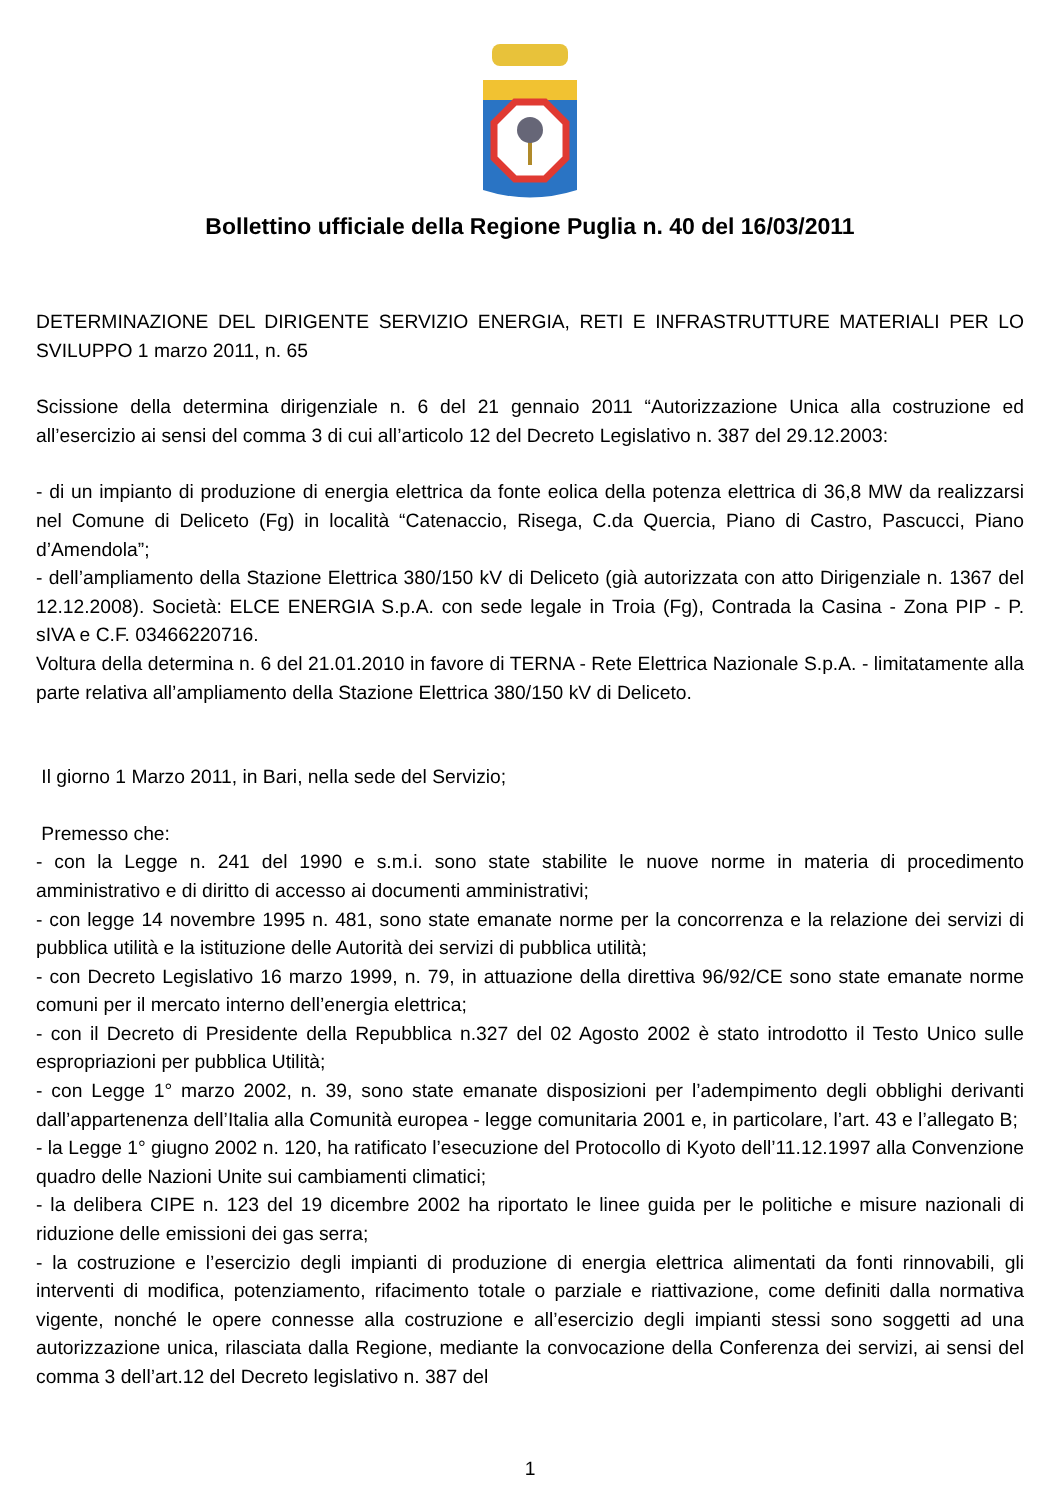Bollettino ufficiale della Regione Puglia n. 40 del 16/03/2011
DETERMINAZIONE DEL DIRIGENTE SERVIZIO ENERGIA, RETI E INFRASTRUTTURE MATERIALI PER LO SVILUPPO 1 marzo 2011, n. 65
Scissione della determina dirigenziale n. 6 del 21 gennaio 2011 “Autorizzazione Unica alla costruzione ed all’esercizio ai sensi del comma 3 di cui all’articolo 12 del Decreto Legislativo n. 387 del 29.12.2003:
- di un impianto di produzione di energia elettrica da fonte eolica della potenza elettrica di 36,8 MW da realizzarsi nel Comune di Deliceto (Fg) in località “Catenaccio, Risega, C.da Quercia, Piano di Castro, Pascucci, Piano d’Amendola”;
- dell’ampliamento della Stazione Elettrica 380/150 kV di Deliceto (già autorizzata con atto Dirigenziale n. 1367 del 12.12.2008). Società: ELCE ENERGIA S.p.A. con sede legale in Troia (Fg), Contrada la Casina - Zona PIP - P. sIVA e C.F. 03466220716.
Voltura della determina n. 6 del 21.01.2010 in favore di TERNA - Rete Elettrica Nazionale S.p.A. - limitatamente alla parte relativa all’ampliamento della Stazione Elettrica 380/150 kV di Deliceto.
Il giorno 1 Marzo 2011, in Bari, nella sede del Servizio;
Premesso che:
- con la Legge n. 241 del 1990 e s.m.i. sono state stabilite le nuove norme in materia di procedimento amministrativo e di diritto di accesso ai documenti amministrativi;
- con legge 14 novembre 1995 n. 481, sono state emanate norme per la concorrenza e la relazione dei servizi di pubblica utilità e la istituzione delle Autorità dei servizi di pubblica utilità;
- con Decreto Legislativo 16 marzo 1999, n. 79, in attuazione della direttiva 96/92/CE sono state emanate norme comuni per il mercato interno dell’energia elettrica;
- con il Decreto di Presidente della Repubblica n.327 del 02 Agosto 2002 è stato introdotto il Testo Unico sulle espropriazioni per pubblica Utilità;
- con Legge 1° marzo 2002, n. 39, sono state emanate disposizioni per l’adempimento degli obblighi derivanti dall’appartenenza dell’Italia alla Comunità europea - legge comunitaria 2001 e, in particolare, l’art. 43 e l’allegato B;
- la Legge 1° giugno 2002 n. 120, ha ratificato l’esecuzione del Protocollo di Kyoto dell’11.12.1997 alla Convenzione quadro delle Nazioni Unite sui cambiamenti climatici;
- la delibera CIPE n. 123 del 19 dicembre 2002 ha riportato le linee guida per le politiche e misure nazionali di riduzione delle emissioni dei gas serra;
- la costruzione e l’esercizio degli impianti di produzione di energia elettrica alimentati da fonti rinnovabili, gli interventi di modifica, potenziamento, rifacimento totale o parziale e riattivazione, come definiti dalla normativa vigente, nonché le opere connesse alla costruzione e all’esercizio degli impianti stessi sono soggetti ad una autorizzazione unica, rilasciata dalla Regione, mediante la convocazione della Conferenza dei servizi, ai sensi del comma 3 dell’art.12 del Decreto legislativo n. 387 del
1